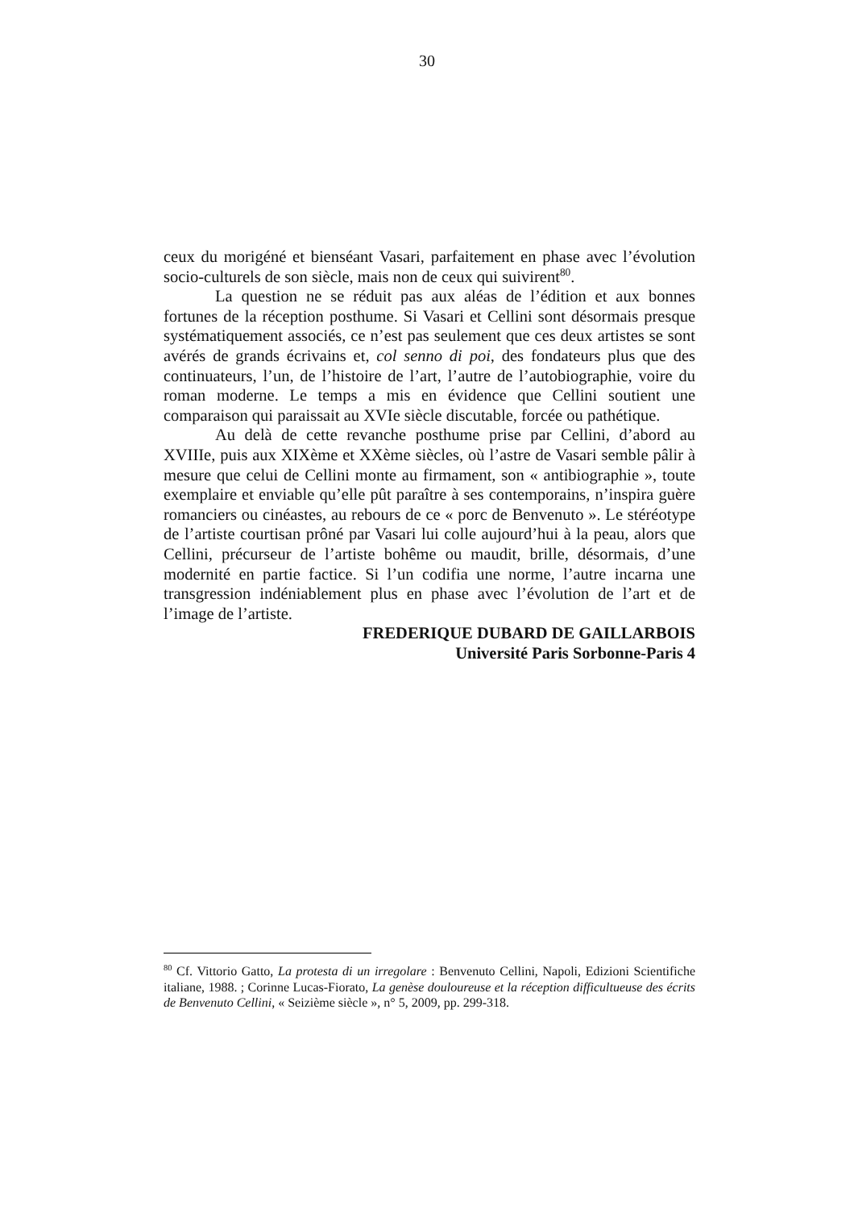30
ceux du morigéné et bienséant Vasari, parfaitement en phase avec l’évolution socio-culturels de son siècle, mais non de ceux qui suivirent<sup>80</sup>.
La question ne se réduit pas aux aléas de l’édition et aux bonnes fortunes de la réception posthume. Si Vasari et Cellini sont désormais presque systématiquement associés, ce n’est pas seulement que ces deux artistes se sont avérés de grands écrivains et, col senno di poi, des fondateurs plus que des continuateurs, l’un, de l’histoire de l’art, l’autre de l’autobiographie, voire du roman moderne. Le temps a mis en évidence que Cellini soutient une comparaison qui paraissait au XVIe siècle discutable, forcée ou pathétique.
Au delà de cette revanche posthume prise par Cellini, d’abord au XVIIIe, puis aux XIXème et XXème siècles, où l’astre de Vasari semble pâlir à mesure que celui de Cellini monte au firmament, son « antibiographie », toute exemplaire et enviable qu’elle pût paraître à ses contemporains, n’inspira guère romanciers ou cinéastes, au rebours de ce « porc de Benvenuto ». Le stéréotype de l’artiste courtisan prôné par Vasari lui colle aujourd’hui à la peau, alors que Cellini, précurseur de l’artiste bohême ou maudit, brille, désormais, d’une modernité en partie factice. Si l’un codifia une norme, l’autre incarna une transgression indéniablement plus en phase avec l’évolution de l’art et de l’image de l’artiste.
FREDERIQUE DUBARD DE GAILLARBOIS
Université Paris Sorbonne-Paris 4
<sup>80</sup> Cf. Vittorio Gatto, La protesta di un irregolare : Benvenuto Cellini, Napoli, Edizioni Scientifiche italiane, 1988. ; Corinne Lucas-Fiorato, La genèse douloureuse et la réception difficultueuse des écrits de Benvenuto Cellini, « Seizième siècle », n° 5, 2009, pp. 299-318.